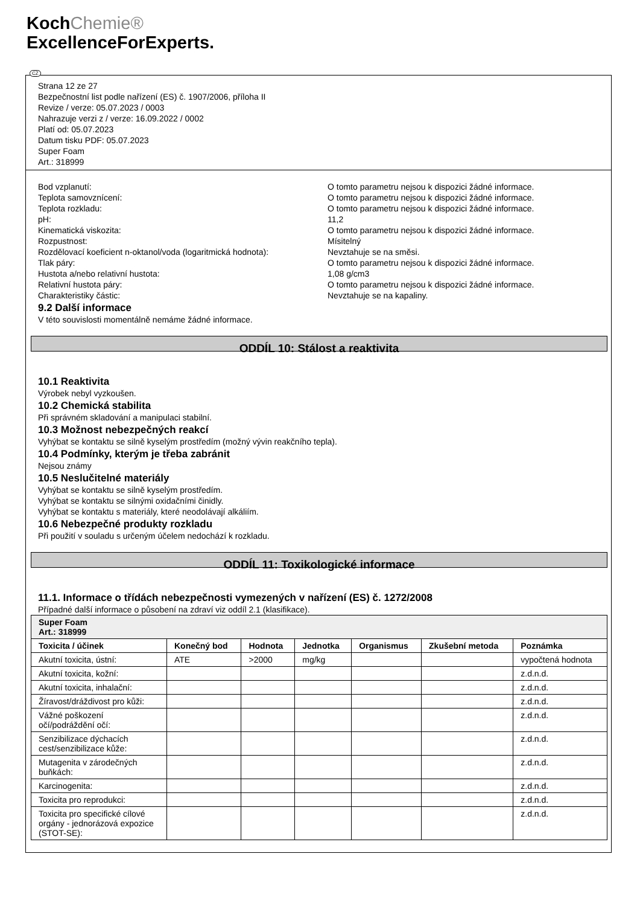KochChemie®
ExcellenceForExperts.
CZ
Strana 12 ze 27
Bezpečnostní list podle nařízení (ES) č. 1907/2006, příloha II
Revize / verze: 05.07.2023 / 0003
Nahrazuje verzi z / verze: 16.09.2022 / 0002
Platí od: 05.07.2023
Datum tisku PDF: 05.07.2023
Super Foam
Art.: 318999
Bod vzplanutí: O tomto parametru nejsou k dispozici žádné informace.
Teplota samovznícení: O tomto parametru nejsou k dispozici žádné informace.
Teplota rozkladu: O tomto parametru nejsou k dispozici žádné informace.
pH: 11,2
Kinematická viskozita: O tomto parametru nejsou k dispozici žádné informace.
Rozpustnost: Mísitelný
Rozdělovací koeficient n-oktanol/voda (logaritmická hodnota):
Nevztahuje se na směsi.
Tlak páry: O tomto parametru nejsou k dispozici žádné informace.
Hustota a/nebo relativní hustota: 1,08 g/cm3
Relativní hustota páry: O tomto parametru nejsou k dispozici žádné informace.
Charakteristiky částic: Nevztahuje se na kapaliny.
9.2 Další informace
V této souvislosti momentálně nemáme žádné informace.
ODDÍL 10: Stálost a reaktivita
10.1 Reaktivita
Výrobek nebyl vyzkoušen.
10.2 Chemická stabilita
Při správném skladování a manipulaci stabilní.
10.3 Možnost nebezpečných reakcí
Vyhýbat se kontaktu se silně kyselým prostředím (možný vývin reakčního tepla).
10.4 Podmínky, kterým je třeba zabránit
Nejsou známy
10.5 Neslučitelné materiály
Vyhýbat se kontaktu se silně kyselým prostředím.
Vyhýbat se kontaktu se silnými oxidačními činidly.
Vyhýbat se kontaktu s materiály, které neodolávají alkáliím.
10.6 Nebezpečné produkty rozkladu
Při použití v souladu s určeným účelem nedochází k rozkladu.
ODDÍL 11: Toxikologické informace
11.1. Informace o třídách nebezpečnosti vymezených v nařízení (ES) č. 1272/2008
Případné další informace o působení na zdraví viz oddíl 2.1 (klasifikace).
| Super Foam Art.: 318999 | | | | | | |
| Toxicita / účinek | Konečný bod | Hodnota | Jednotka | Organismus | Zkušební metoda | Poznámka |
| Akutní toxicita, ústní: | ATE | >2000 | mg/kg | | | vypočtená hodnota |
| Akutní toxicita, kožní: | | | | | | z.d.n.d. |
| Akutní toxicita, inhalační: | | | | | | z.d.n.d. |
| Žíravost/dráždivost pro kůži: | | | | | | z.d.n.d. |
| Vážné poškození očí/podráždění očí: | | | | | | z.d.n.d. |
| Senzibilizace dýchacích cest/senzibilizace kůže: | | | | | | z.d.n.d. |
| Mutagenita v zárodečných buňkách: | | | | | | z.d.n.d. |
| Karcinogenita: | | | | | | z.d.n.d. |
| Toxicita pro reprodukci: | | | | | | z.d.n.d. |
| Toxicita pro specifické cílové orgány - jednorázová expozice (STOT-SE): | | | | | | z.d.n.d. |